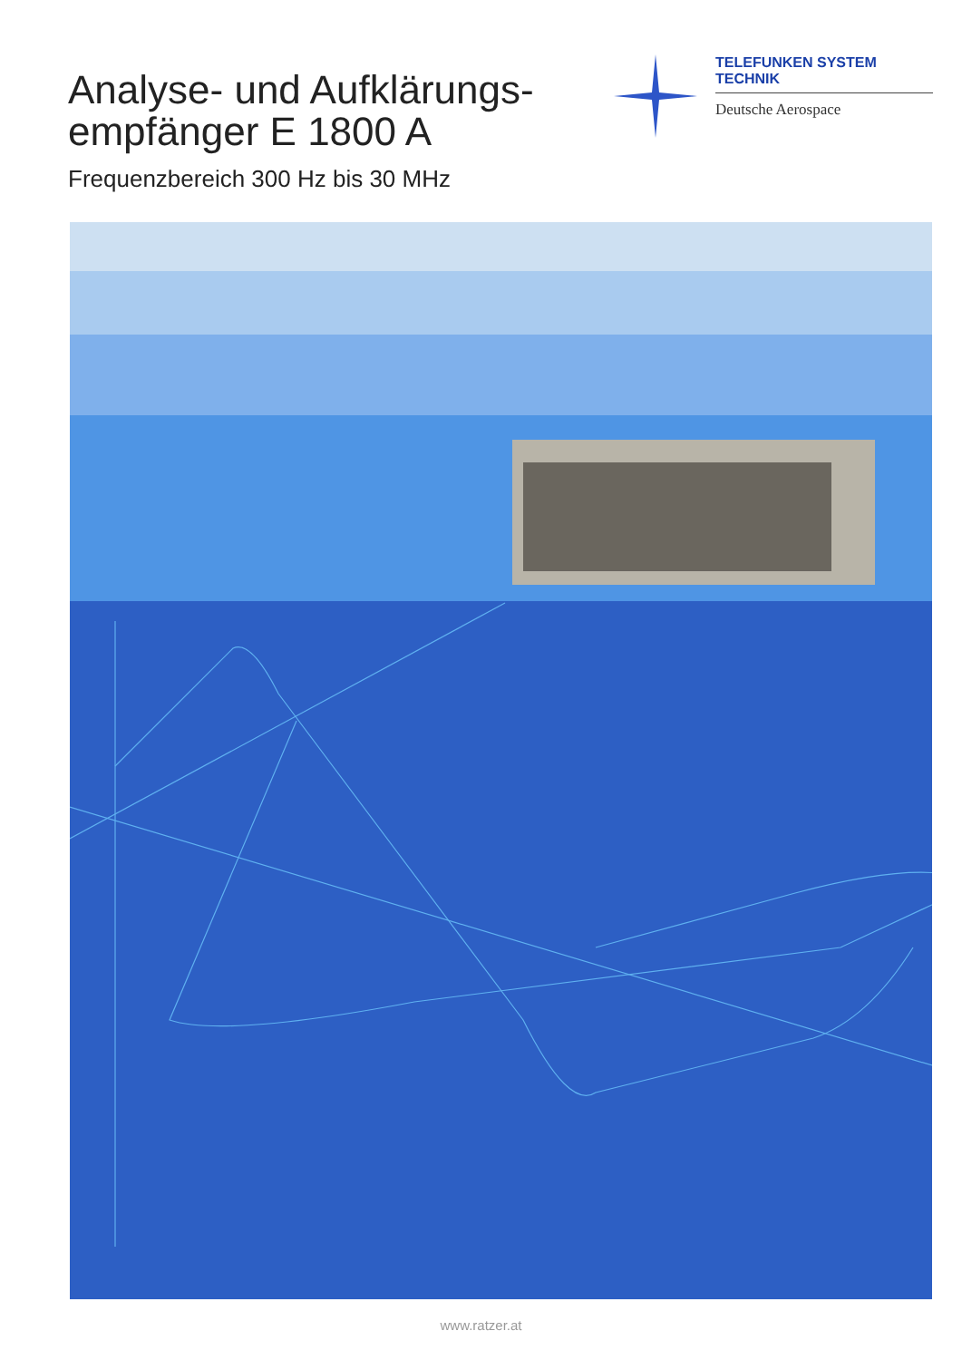Analyse- und Aufklärungs-
empfänger E 1800 A
Frequenzbereich 300 Hz bis 30 MHz
TELEFUNKEN SYSTEM TECHNIK
Deutsche Aerospace
www.ratzer.at